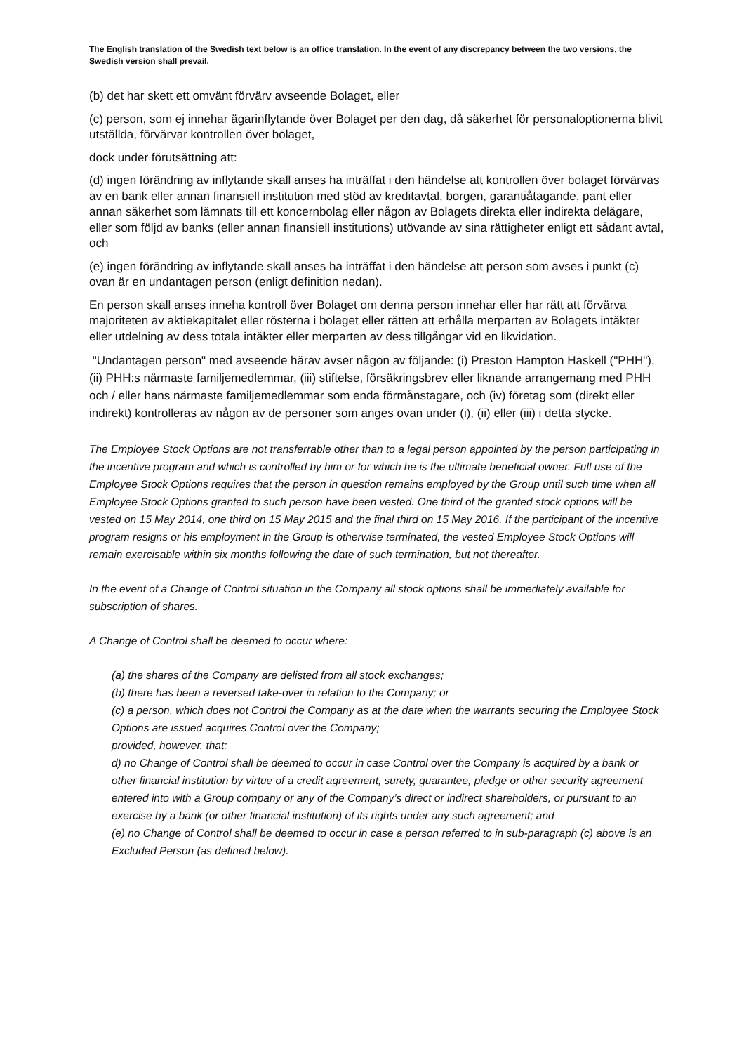The English translation of the Swedish text below is an office translation. In the event of any discrepancy between the two versions, the Swedish version shall prevail.
(b) det har skett ett omvänt förvärv avseende Bolaget, eller
(c) person, som ej innehar ägarinflytande över Bolaget per den dag, då säkerhet för personaloptionerna blivit utställda, förvärvar kontrollen över bolaget,
dock under förutsättning att:
(d) ingen förändring av inflytande skall anses ha inträffat i den händelse att kontrollen över bolaget förvärvas av en bank eller annan finansiell institution med stöd av kreditavtal, borgen, garantiåtagande, pant eller annan säkerhet som lämnats till ett koncernbolag eller någon av Bolagets direkta eller indirekta delägare, eller som följd av banks (eller annan finansiell institutions) utövande av sina rättigheter enligt ett sådant avtal, och
(e) ingen förändring av inflytande skall anses ha inträffat i den händelse att person som avses i punkt (c) ovan är en undantagen person (enligt definition nedan).
En person skall anses inneha kontroll över Bolaget om denna person innehar eller har rätt att förvärva majoriteten av aktiekapitalet eller rösterna i bolaget eller rätten att erhålla merparten av Bolagets intäkter eller utdelning av dess totala intäkter eller merparten av dess tillgångar vid en likvidation.
"Undantagen person" med avseende härav avser någon av följande: (i) Preston Hampton Haskell ("PHH"), (ii) PHH:s närmaste familjemedlemmar, (iii) stiftelse, försäkringsbrev eller liknande arrangemang med PHH och / eller hans närmaste familjemedlemmar som enda förmånstagare, och (iv) företag som (direkt eller indirekt) kontrolleras av någon av de personer som anges ovan under (i), (ii) eller (iii) i detta stycke.
The Employee Stock Options are not transferrable other than to a legal person appointed by the person participating in the incentive program and which is controlled by him or for which he is the ultimate beneficial owner. Full use of the Employee Stock Options requires that the person in question remains employed by the Group until such time when all Employee Stock Options granted to such person have been vested. One third of the granted stock options will be vested on 15 May 2014, one third on 15 May 2015 and the final third on 15 May 2016. If the participant of the incentive program resigns or his employment in the Group is otherwise terminated, the vested Employee Stock Options will remain exercisable within six months following the date of such termination, but not thereafter.
In the event of a Change of Control situation in the Company all stock options shall be immediately available for subscription of shares.
A Change of Control shall be deemed to occur where:
(a) the shares of the Company are delisted from all stock exchanges;
(b) there has been a reversed take-over in relation to the Company; or
(c) a person, which does not Control the Company as at the date when the warrants securing the Employee Stock Options are issued acquires Control over the Company;
provided, however, that:
d) no Change of Control shall be deemed to occur in case Control over the Company is acquired by a bank or other financial institution by virtue of a credit agreement, surety, guarantee, pledge or other security agreement entered into with a Group company or any of the Company’s direct or indirect shareholders, or pursuant to an exercise by a bank (or other financial institution) of its rights under any such agreement; and
(e) no Change of Control shall be deemed to occur in case a person referred to in sub-paragraph (c) above is an Excluded Person (as defined below).